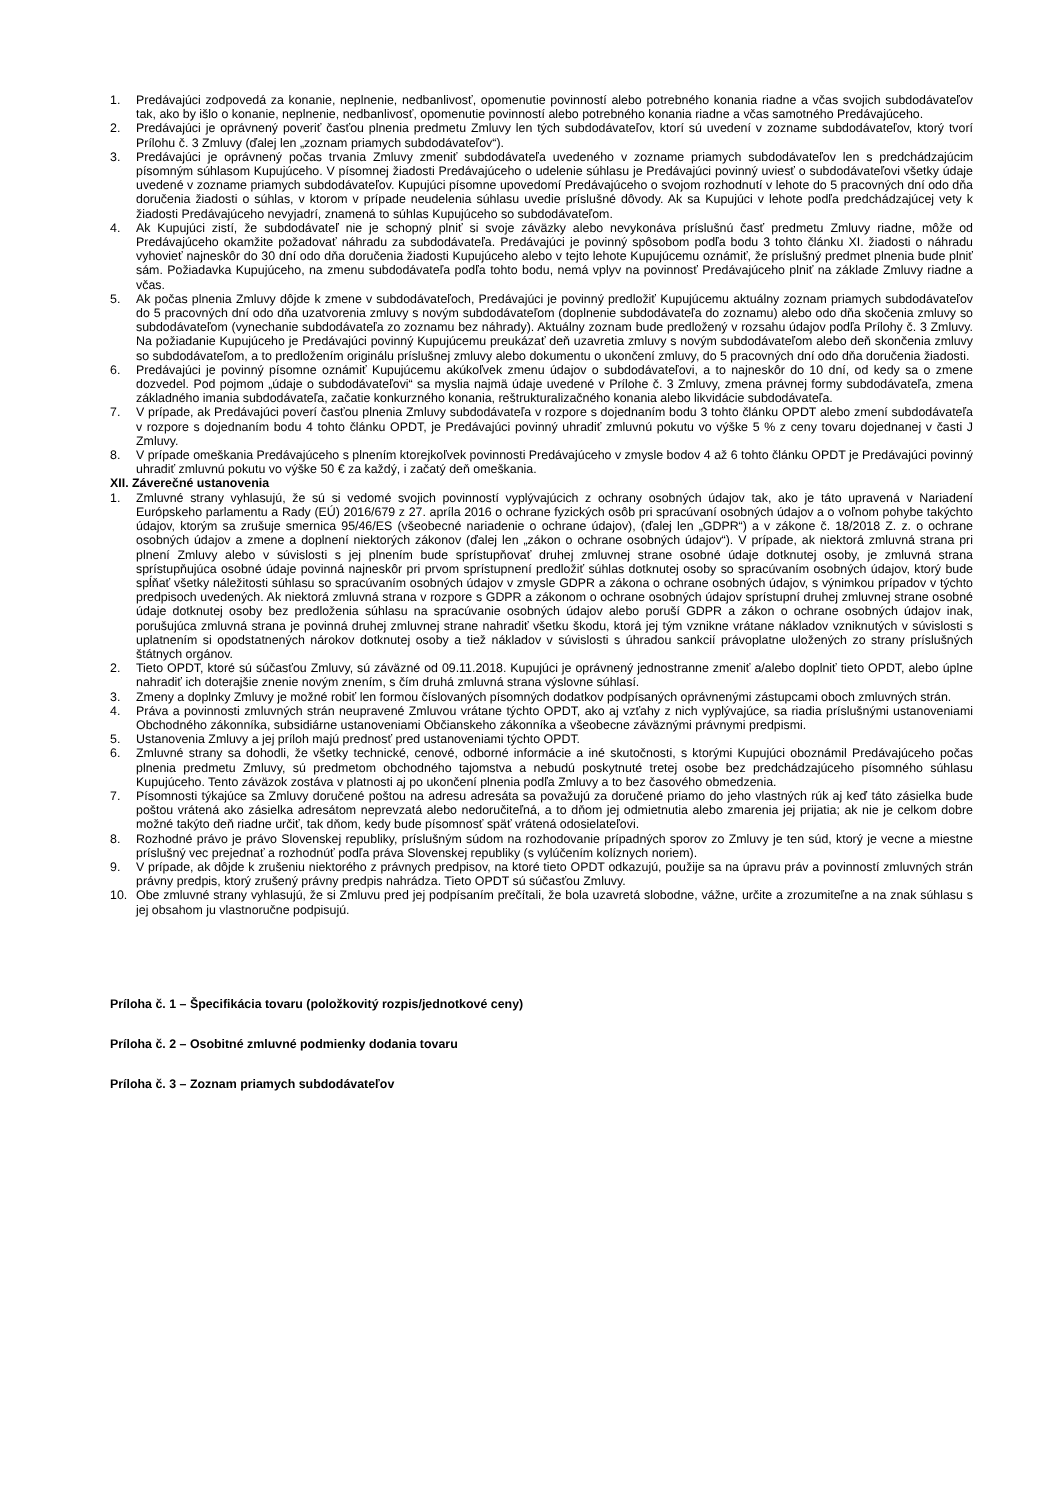1. Predávajúci zodpovedá za konanie, neplnenie, nedbanlivosť, opomenutie povinností alebo potrebného konania riadne a včas svojich subdodávateľov tak, ako by išlo o konanie, neplnenie, nedbanlivosť, opomenutie povinností alebo potrebného konania riadne a včas samotného Predávajúceho.
2. Predávajúci je oprávnený poveriť časťou plnenia predmetu Zmluvy len tých subdodávateľov, ktorí sú uvedení v zozname subdodávateľov, ktorý tvorí Prílohu č. 3 Zmluvy (ďalej len „zoznam priamych subdodávateľov“).
3. Predávajúci je oprávnený počas trvania Zmluvy zmeniť subdodávateľa uvedeného v zozname priamych subdodávateľov len s predchádzajúcim písomným súhlasom Kupujúceho. V písomnej žiadosti Predávajúceho o udelenie súhlasu je Predávajúci povinný uviesť o subdodávateľovi všetky údaje uvedené v zozname priamych subdodávateľov. Kupujúci písomne upovedomí Predávajúceho o svojom rozhodnutí v lehote do 5 pracovných dní odo dňa doručenia žiadosti o súhlas, v ktorom v prípade neudelenia súhlasu uvedie príslušné dôvody. Ak sa Kupujúci v lehote podľa predchádzajúcej vety k žiadosti Predávajúceho nevyjadrí, znamená to súhlas Kupujúceho so subdodávateľom.
4. Ak Kupujúci zistí, že subdodávateľ nie je schopný plniť si svoje záväzky alebo nevykonáva príslušnú časť predmetu Zmluvy riadne, môže od Predávajúceho okamžite požadovať náhradu za subdodávateľa. Predávajúci je povinný spôsobom podľa bodu 3 tohto článku XI. žiadosti o náhradu vyhovieť najneskôr do 30 dní odo dňa doručenia žiadosti Kupujúceho alebo v tejto lehote Kupujúcemu oznámiť, že príslušný predmet plnenia bude plniť sám. Požiadavka Kupujúceho, na zmenu subdodávateľa podľa tohto bodu, nemá vplyv na povinnosť Predávajúceho plniť na základe Zmluvy riadne a včas.
5. Ak počas plnenia Zmluvy dôjde k zmene v subdodávateľoch, Predávajúci je povinný predložiť Kupujúcemu aktuálny zoznam priamych subdodávateľov do 5 pracovných dní odo dňa uzatvorenia zmluvy s novým subdodávateľom (doplnenie subdodávateľa do zoznamu) alebo odo dňa skočenia zmluvy so subdodávateľom (vynechanie subdodávateľa zo zoznamu bez náhrady). Aktuálny zoznam bude predložený v rozsahu údajov podľa Prílohy č. 3 Zmluvy. Na požiadanie Kupujúceho je Predávajúci povinný Kupujúcemu preukázať deň uzavretia zmluvy s novým subdodávateľom alebo deň skončenia zmluvy so subdodávateľom, a to predložením originálu príslušnej zmluvy alebo dokumentu o ukončení zmluvy, do 5 pracovných dní odo dňa doručenia žiadosti.
6. Predávajúci je povinný písomne oznámiť Kupujúcemu akúkoľvek zmenu údajov o subdodávateľovi, a to najneskôr do 10 dní, od kedy sa o zmene dozvedel. Pod pojmom „údaje o subdodávateľovi“ sa myslia najmä údaje uvedené v Prílohe č. 3 Zmluvy, zmena právnej formy subdodávateľa, zmena základného imania subdodávateľa, začatie konkurzného konania, reštrukturalizačného konania alebo likvidácie subdodávateľa.
7. V prípade, ak Predávajúci poverí časťou plnenia Zmluvy subdodávateľa v rozpore s dojednaním bodu 3 tohto článku OPDT alebo zmení subdodávateľa v rozpore s dojednaním bodu 4 tohto článku OPDT, je Predávajúci povinný uhradiť zmluvnú pokutu vo výške 5 % z ceny tovaru dojednanej v časti J Zmluvy.
8. V prípade omeškania Predávajúceho s plnením ktorejkoľvek povinnosti Predávajúceho v zmysle bodov 4 až 6 tohto článku OPDT je Predávajúci povinný uhradiť zmluvnú pokutu vo výške 50 € za každý, i začatý deň omeškania.
XII. Záverečné ustanovenia
1. Zmluvné strany vyhlasujú, že sú si vedomé svojich povinností vyplývajúcich z ochrany osobných údajov tak, ako je táto upravená v Nariadení Európskeho parlamentu a Rady (EÚ) 2016/679 z 27. apríla 2016 o ochrane fyzických osôb pri spracúvaní osobných údajov a o voľnom pohybe takýchto údajov, ktorým sa zrušuje smernica 95/46/ES (všeobecné nariadenie o ochrane údajov), (ďalej len „GDPR“) a v zákone č. 18/2018 Z. z. o ochrane osobných údajov a zmene a doplnení niektorých zákonov (ďalej len „zákon o ochrane osobných údajov“). V prípade, ak niektorá zmluvná strana pri plnení Zmluvy alebo v súvislosti s jej plnením bude sprístupňovať druhej zmluvnej strane osobné údaje dotknutej osoby, je zmluvná strana sprístupňujúca osobné údaje povinná najneskôr pri prvom sprístupnení predložiť súhlas dotknutej osoby so spracúvaním osobných údajov, ktorý bude spĺňať všetky náležitosti súhlasu so spracúvaním osobných údajov v zmysle GDPR a zákona o ochrane osobných údajov, s výnimkou prípadov v týchto predpisoch uvedených. Ak niektorá zmluvná strana v rozpore s GDPR a zákonom o ochrane osobných údajov sprístupní druhej zmluvnej strane osobné údaje dotknutej osoby bez predloženia súhlasu na spracúvanie osobných údajov alebo poruší GDPR a zákon o ochrane osobných údajov inak, porušujúca zmluvná strana je povinná druhej zmluvnej strane nahradiť všetku škodu, ktorá jej tým vznikne vrátane nákladov vzniknutých v súvislosti s uplatnením si opodstatnených nárokov dotknutej osoby a tiež nákladov v súvislosti s úhradou sankcií právoplatne uložených zo strany príslušných štátnych orgánov.
2. Tieto OPDT, ktoré sú súčasťou Zmluvy, sú záväzné od 09.11.2018. Kupujúci je oprávnený jednostranne zmeniť a/alebo doplniť tieto OPDT, alebo úplne nahradiť ich doterajšie znenie novým znením, s čím druhá zmluvná strana výslovne súhlasí.
3. Zmeny a doplnky Zmluvy je možné robiť len formou číslovaných písomných dodatkov podpísaných oprávnenými zástupcami oboch zmluvných strán.
4. Práva a povinnosti zmluvných strán neupravené Zmluvou vrátane týchto OPDT, ako aj vzťahy z nich vyplývajúce, sa riadia príslušnými ustanoveniami Obchodného zákonníka, subsidiárne ustanoveniami Občianskeho zákonníka a všeobecne záväznými právnymi predpismi.
5. Ustanovenia Zmluvy a jej príloh majú prednosť pred ustanoveniami týchto OPDT.
6. Zmluvné strany sa dohodli, že všetky technické, cenové, odborné informácie a iné skutočnosti, s ktorými Kupujúci oboznámil Predávajúceho počas plnenia predmetu Zmluvy, sú predmetom obchodného tajomstva a nebudú poskytnuté tretej osobe bez predchádzajúceho písomného súhlasu Kupujúceho. Tento záväzok zostáva v platnosti aj po ukončení plnenia podľa Zmluvy a to bez časového obmedzenia.
7. Písomnosti týkajúce sa Zmluvy doručené poštou na adresu adresáta sa považujú za doručené priamo do jeho vlastných rúk aj keď táto zásielka bude poštou vrátená ako zásielka adresátom neprevzatá alebo nedoručiteľná, a to dňom jej odmietnutia alebo zmarenia jej prijatia; ak nie je celkom dobre možné takýto deň riadne určiť, tak dňom, kedy bude písomnosť späť vrátená odosielateľovi.
8. Rozhodné právo je právo Slovenskej republiky, príslušným súdom na rozhodovanie prípadných sporov zo Zmluvy je ten súd, ktorý je vecne a miestne príslušný vec prejednať a rozhodnúť podľa práva Slovenskej republiky (s vylúčením kolíznych noriem).
9. V prípade, ak dôjde k zrušeniu niektorého z právnych predpisov, na ktoré tieto OPDT odkazujú, použije sa na úpravu práv a povinností zmluvných strán právny predpis, ktorý zrušený právny predpis nahrádza. Tieto OPDT sú súčasťou Zmluvy.
10. Obe zmluvné strany vyhlasujú, že si Zmluvu pred jej podpísaním prečítali, že bola uzavretá slobodne, vážne, určite a zrozumiteľne a na znak súhlasu s jej obsahom ju vlastnoručne podpisujú.
Príloha č. 1 – Špecifikácia tovaru (položkovitý rozpis/jednotkové ceny)
Príloha č. 2 – Osobitné zmluvné podmienky dodania tovaru
Príloha č. 3 – Zoznam priamych subdodávateľov